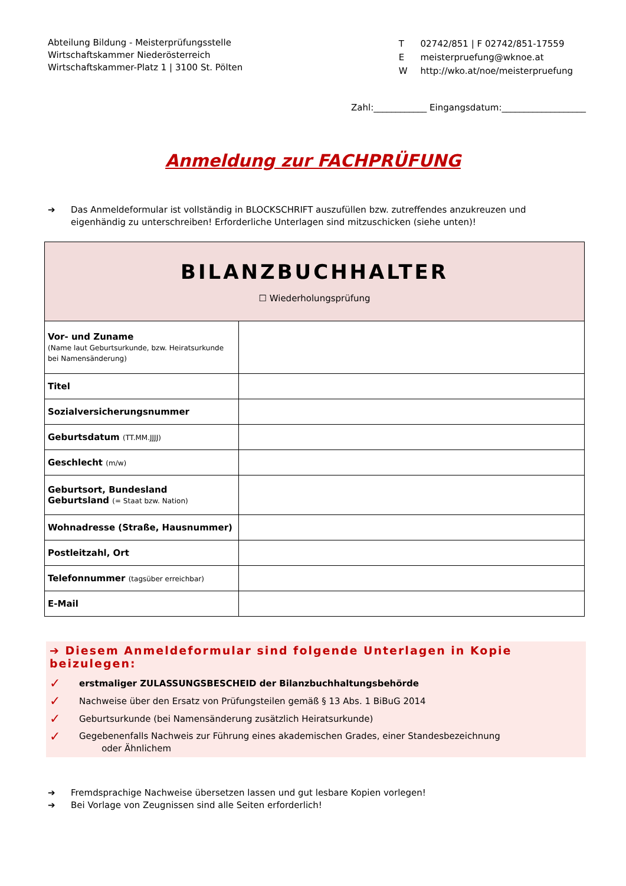Abteilung Bildung - Meisterprüfungsstelle
Wirtschaftskammer Niederösterreich
Wirtschaftskammer-Platz 1 | 3100 St. Pölten
| T | 02742/851 / F 02742/851-17559 |
| E | meisterpruefung@wknoe.at |
| W | http://wko.at/noe/meisterpruefung |
Zahl:____________ Eingangsdatum:___________________
Anmeldung zur FACHPRÜFUNG
➔ Das Anmeldeformular ist vollständig in BLOCKSCHRIFT auszufüllen bzw. zutreffendes anzukreuzen und eigenhändig zu unterschreiben! Erforderliche Unterlagen sind mitzuschicken (siehe unten)!
| BILANZBUCHHALTER ☐ Wiederholungsprüfung | |
| Vor- und Zuname (Name laut Geburtsurkunde, bzw. Heiratsurkunde bei Namensänderung) | |
| Titel | |
| Sozialversicherungsnummer | |
| Geburtsdatum (TT.MM.JJJJ) | |
| Geschlecht (m/w) | |
| Geburtsort, Bundesland Geburtsland (= Staat bzw. Nation) | |
| Wohnadresse (Straße, Hausnummer) | |
| Postleitzahl, Ort | |
| Telefonnummer (tagsüber erreichbar) | |
| E-Mail | |
➔ Diesem Anmeldeformular sind folgende Unterlagen in Kopie beizulegen:
✓ erstmaliger ZULASSUNGSBESCHEID der Bilanzbuchhaltungsbehörde
✓ Nachweise über den Ersatz von Prüfungsteilen gemäß § 13 Abs. 1 BiBuG 2014
✓ Geburtsurkunde (bei Namensänderung zusätzlich Heiratsurkunde)
✓ Gegebenenfalls Nachweis zur Führung eines akademischen Grades, einer Standesbezeichnung
oder Ähnlichem
➔ Fremdsprachige Nachweise übersetzen lassen und gut lesbare Kopien vorlegen!
➔ Bei Vorlage von Zeugnissen sind alle Seiten erforderlich!